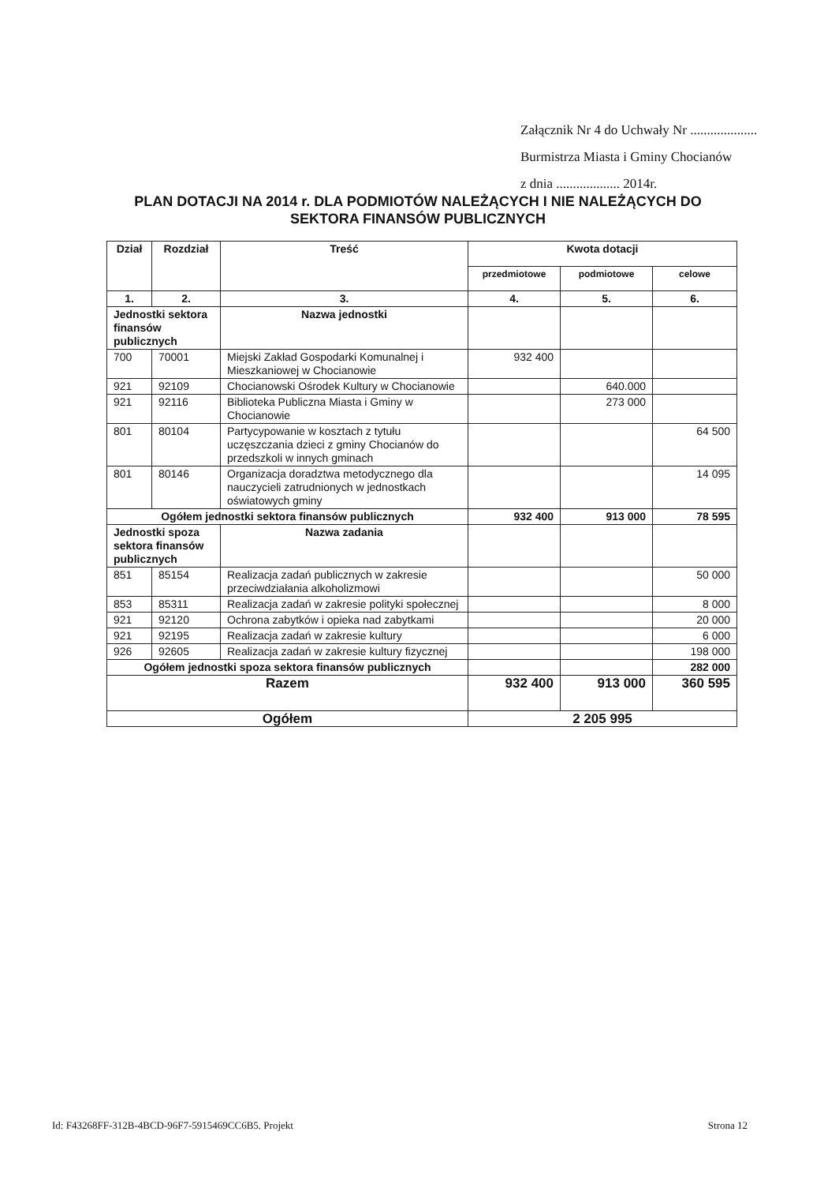Załącznik Nr 4 do Uchwały Nr ....................
Burmistrza Miasta i Gminy Chocianów
z dnia ................... 2014r.
PLAN DOTACJI NA 2014 r. DLA PODMIOTÓW NALEŻĄCYCH I NIE NALEŻĄCYCH DO SEKTORA FINANSÓW PUBLICZNYCH
| Dział | Rozdział | Treść | Kwota dotacji | | |
| --- | --- | --- | --- | --- | --- |
| | | | przedmiotowe | podmiotowe | celowe |
| 1. | 2. | 3. | 4. | 5. | 6. |
| Jednostki sektora finansów publicznych | | Nazwa jednostki | | | |
| 700 | 70001 | Miejski Zakład Gospodarki Komunalnej i Mieszkaniowej w Chocianowie | 932 400 | | |
| 921 | 92109 | Chocianowski Ośrodek Kultury w Chocianowie | | 640.000 | |
| 921 | 92116 | Biblioteka Publiczna Miasta i Gminy w Chocianowie | | 273 000 | |
| 801 | 80104 | Partycypowanie w kosztach z tytułu uczęszczania dzieci z gminy Chocianów do przedszkoli w innych gminach | | | 64 500 |
| 801 | 80146 | Organizacja doradztwa metodycznego dla nauczycieli zatrudnionych w jednostkach oświatowych gminy | | | 14 095 |
| Ogółem jednostki sektora finansów publicznych | | | 932 400 | 913 000 | 78 595 |
| Jednostki spoza sektora finansów publicznych | | Nazwa zadania | | | |
| 851 | 85154 | Realizacja zadań publicznych w zakresie przeciwdziałania alkoholizmowi | | | 50 000 |
| 853 | 85311 | Realizacja zadań w zakresie polityki społecznej | | | 8 000 |
| 921 | 92120 | Ochrona zabytków i opieka nad zabytkami | | | 20 000 |
| 921 | 92195 | Realizacja zadań w zakresie kultury | | | 6 000 |
| 926 | 92605 | Realizacja zadań w zakresie kultury fizycznej | | | 198 000 |
| Ogółem jednostki spoza sektora finansów publicznych | | | | | 282 000 |
| Razem | | | 932 400 | 913 000 | 360 595 |
| Ogółem | | | 2 205 995 | | |
Id: F43268FF-312B-4BCD-96F7-5915469CC6B5. Projekt Strona 12